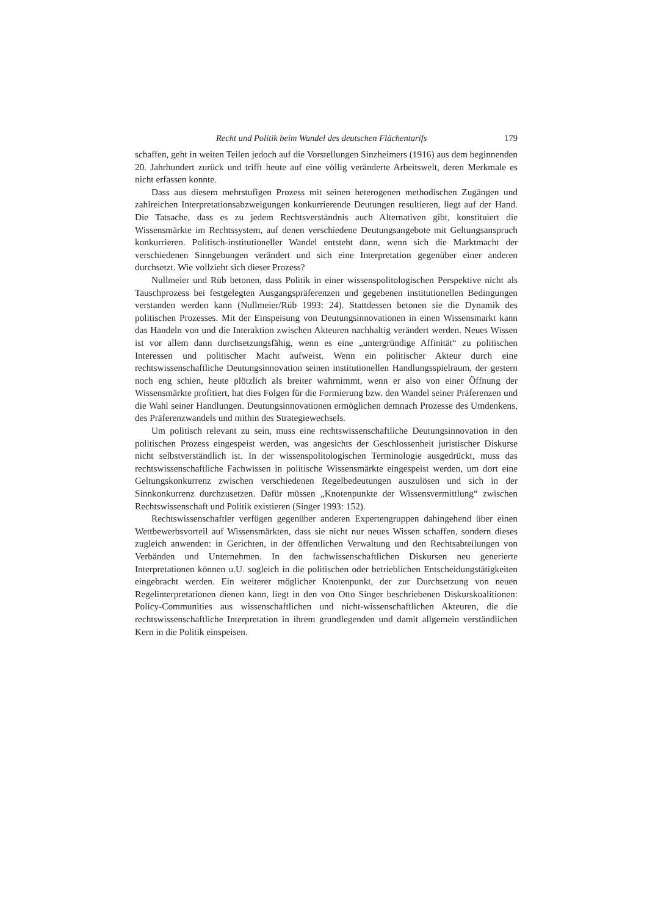Recht und Politik beim Wandel des deutschen Flächentarifs 179
schaffen, geht in weiten Teilen jedoch auf die Vorstellungen Sinzheimers (1916) aus dem beginnenden 20. Jahrhundert zurück und trifft heute auf eine völlig veränderte Arbeitswelt, deren Merkmale es nicht erfassen konnte.
Dass aus diesem mehrstufigen Prozess mit seinen heterogenen methodischen Zugängen und zahlreichen Interpretationsabzweigungen konkurrierende Deutungen resultieren, liegt auf der Hand. Die Tatsache, dass es zu jedem Rechtsverständnis auch Alternativen gibt, konstituiert die Wissensmärkte im Rechtssystem, auf denen verschiedene Deutungsangebote mit Geltungsanspruch konkurrieren. Politisch-institutioneller Wandel entsteht dann, wenn sich die Marktmacht der verschiedenen Sinngebungen verändert und sich eine Interpretation gegenüber einer anderen durchsetzt. Wie vollzieht sich dieser Prozess?
Nullmeier und Rüb betonen, dass Politik in einer wissenspolitologischen Perspektive nicht als Tauschprozess bei festgelegten Ausgangspräferenzen und gegebenen institutionellen Bedingungen verstanden werden kann (Nullmeier/Rüb 1993: 24). Stattdessen betonen sie die Dynamik des politischen Prozesses. Mit der Einspeisung von Deutungsinnovationen in einen Wissensmarkt kann das Handeln von und die Interaktion zwischen Akteuren nachhaltig verändert werden. Neues Wissen ist vor allem dann durchsetzungsfähig, wenn es eine „untergründige Affinität“ zu politischen Interessen und politischer Macht aufweist. Wenn ein politischer Akteur durch eine rechtswissenschaftliche Deutungsinnovation seinen institutionellen Handlungsspielraum, der gestern noch eng schien, heute plötzlich als breiter wahrnimmt, wenn er also von einer Öffnung der Wissensmärkte profitiert, hat dies Folgen für die Formierung bzw. den Wandel seiner Präferenzen und die Wahl seiner Handlungen. Deutungsinnovationen ermöglichen demnach Prozesse des Umdenkens, des Präferenzwandels und mithin des Strategiewechsels.
Um politisch relevant zu sein, muss eine rechtswissenschaftliche Deutungsinnovation in den politischen Prozess eingespeist werden, was angesichts der Geschlossenheit juristischer Diskurse nicht selbstverständlich ist. In der wissenspolitologischen Terminologie ausgedrückt, muss das rechtswissenschaftliche Fachwissen in politische Wissensmärkte eingespeist werden, um dort eine Geltungskonkurrenz zwischen verschiedenen Regelbedeutungen auszulösen und sich in der Sinnkonkurrenz durchzusetzen. Dafür müssen „Knotenpunkte der Wissensvermittlung“ zwischen Rechtswissenschaft und Politik existieren (Singer 1993: 152).
Rechtswissenschaftler verfügen gegenüber anderen Expertengruppen dahingehend über einen Wettbewerbsvorteil auf Wissensmärkten, dass sie nicht nur neues Wissen schaffen, sondern dieses zugleich anwenden: in Gerichten, in der öffentlichen Verwaltung und den Rechtsabteilungen von Verbänden und Unternehmen. In den fachwissenschaftlichen Diskursen neu generierte Interpretationen können u.U. sogleich in die politischen oder betrieblichen Entscheidungstätigkeiten eingebracht werden. Ein weiterer möglicher Knotenpunkt, der zur Durchsetzung von neuen Regelinterpretationen dienen kann, liegt in den von Otto Singer beschriebenen Diskurskoalitionen: Policy-Communities aus wissenschaftlichen und nicht-wissenschaftlichen Akteuren, die die rechtswissenschaftliche Interpretation in ihrem grundlegenden und damit allgemein verständlichen Kern in die Politik einspeisen.